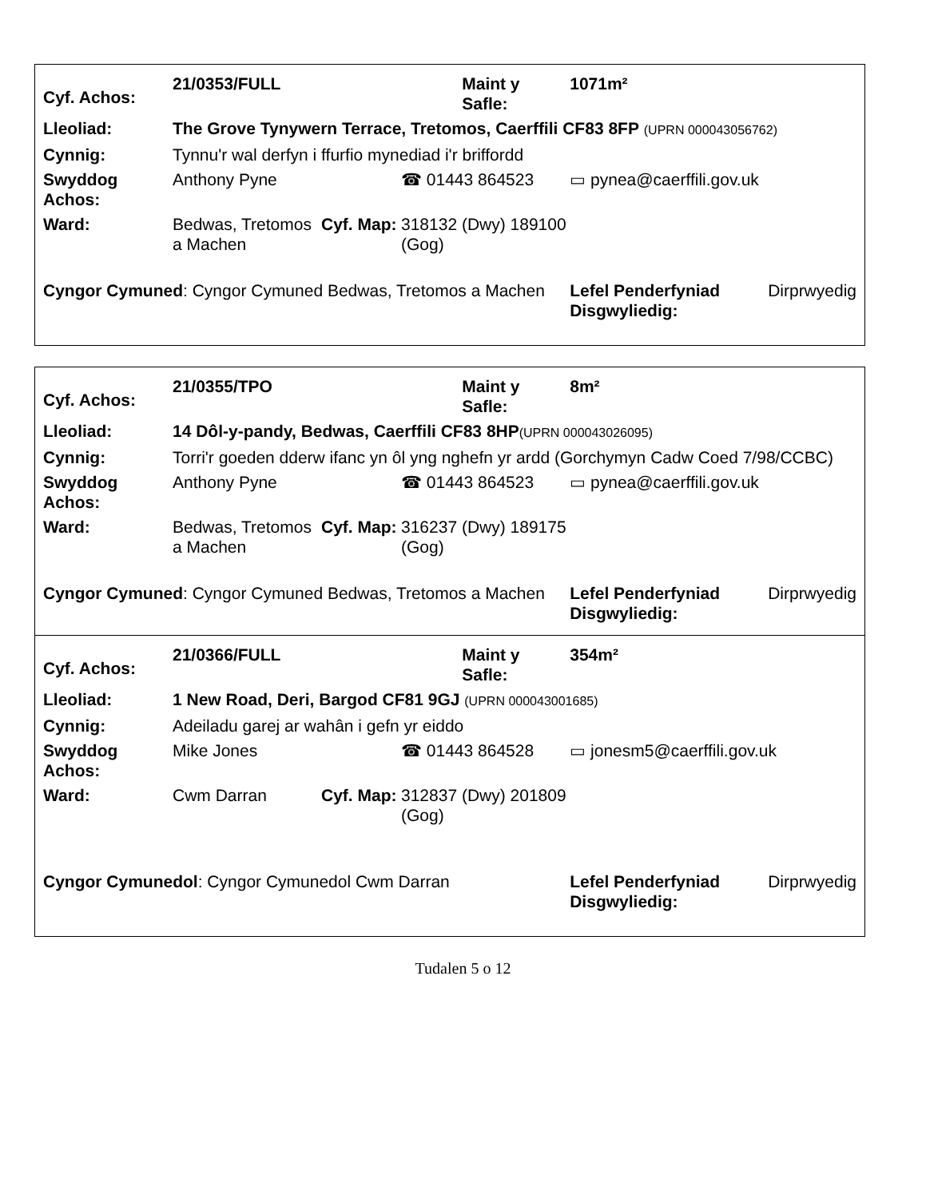| Cyf. Achos: | 21/0353/FULL | | | Maint y Safle: | 1071m² | |
| Lleoliad: | The Grove Tynywern Terrace, Tretomos, Caerffili CF83 8FP (UPRN 000043056762) | | | | | |
| Cynnig: | Tynnu'r wal derfyn i ffurfio mynediad i'r briffordd | | | | | |
| Swyddog Achos: | Anthony Pyne | | ☎ 01443 864523 | | ▭ pynea@caerffili.gov.uk | |
| Ward: | Bedwas, Tretomos a Machen | Cyf. Map: | 318132 (Dwy) 189100 (Gog) | | | |
| Cyngor Cymuned : Cyngor Cymuned Bedwas, Tretomos a Machen | | | | | Lefel Penderfyniad Disgwyliedig: | Dirprwyedig |
| Cyf. Achos: | 21/0355/TPO | | | Maint y Safle: | 8m² | |
| Lleoliad: | 14 Dôl-y-pandy, Bedwas, Caerffili CF83 8HP (UPRN 000043026095) | | | | | |
| Cynnig: | Torri'r goeden dderw ifanc yn ôl yng nghefn yr ardd (Gorchymyn Cadw Coed 7/98/CCBC) | | | | | |
| Swyddog Achos: | Anthony Pyne | | ☎ 01443 864523 | | ▭ pynea@caerffili.gov.uk | |
| Ward: | Bedwas, Tretomos a Machen | Cyf. Map: | 316237 (Dwy) 189175 (Gog) | | | |
| Cyngor Cymuned : Cyngor Cymuned Bedwas, Tretomos a Machen | | | | | Lefel Penderfyniad Disgwyliedig: | Dirprwyedig |
| Cyf. Achos: | 21/0366/FULL | | | Maint y Safle: | 354m² | |
| Lleoliad: | 1 New Road, Deri, Bargod CF81 9GJ (UPRN 000043001685) | | | | | |
| Cynnig: | Adeiladu garej ar wahân i gefn yr eiddo | | | | | |
| Swyddog Achos: | Mike Jones | | ☎ 01443 864528 | | ▭ jonesm5@caerffili.gov.uk | |
| Ward: | Cwm Darran | Cyf. Map: | 312837 (Dwy) 201809 (Gog) | | | |
| Cyngor Cymunedol : Cyngor Cymunedol Cwm Darran | | | | | Lefel Penderfyniad Disgwyliedig: | Dirprwyedig |
Tudalen 5 o 12